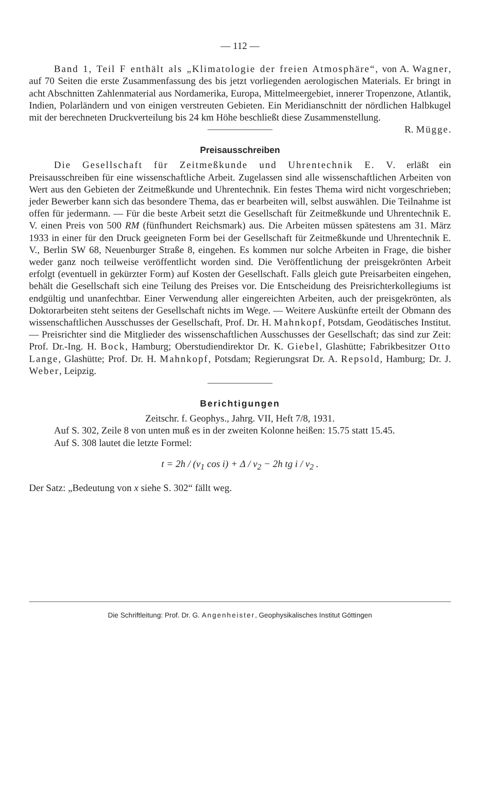— 112 —
Band 1, Teil F enthält als „Klimatologie der freien Atmosphäre“, von A. Wagner, auf 70 Seiten die erste Zusammenfassung des bis jetzt vorliegenden aerologischen Materials. Er bringt in acht Abschnitten Zahlenmaterial aus Nordamerika, Europa, Mittelmeergebiet, innerer Tropenzone, Atlantik, Indien, Polarländern und von einigen verstreuten Gebieten. Ein Meridianschnitt der nördlichen Halbkugel mit der berechneten Druckverteilung bis 24 km Höhe beschließt diese Zusammenstellung. R. Mügge.
Preisausschreiben
Die Gesellschaft für Zeitmeßkunde und Uhrentechnik E. V. erläßt ein Preisausschreiben für eine wissenschaftliche Arbeit. Zugelassen sind alle wissenschaftlichen Arbeiten von Wert aus den Gebieten der Zeitmeßkunde und Uhrentechnik. Ein festes Thema wird nicht vorgeschrieben; jeder Bewerber kann sich das besondere Thema, das er bearbeiten will, selbst auswählen. Die Teilnahme ist offen für jedermann. — Für die beste Arbeit setzt die Gesellschaft für Zeitmeßkunde und Uhrentechnik E. V. einen Preis von 500 RM (fünfhundert Reichsmark) aus. Die Arbeiten müssen spätestens am 31. März 1933 in einer für den Druck geeigneten Form bei der Gesellschaft für Zeitmeßkunde und Uhrentechnik E. V., Berlin SW 68, Neuenburger Straße 8, eingehen. Es kommen nur solche Arbeiten in Frage, die bisher weder ganz noch teilweise veröffentlicht worden sind. Die Veröffentlichung der preisgekrönten Arbeit erfolgt (eventuell in gekürzter Form) auf Kosten der Gesellschaft. Falls gleich gute Preisarbeiten eingehen, behält die Gesellschaft sich eine Teilung des Preises vor. Die Entscheidung des Preisrichterkollegiums ist endgültig und unanfechtbar. Einer Verwendung aller eingereichten Arbeiten, auch der preisgekrönten, als Doktorarbeiten steht seitens der Gesellschaft nichts im Wege. — Weitere Auskünfte erteilt der Obmann des wissenschaftlichen Ausschusses der Gesellschaft, Prof. Dr. H. Mahnkopf, Potsdam, Geodätisches Institut. — Preisrichter sind die Mitglieder des wissenschaftlichen Ausschusses der Gesellschaft; das sind zur Zeit: Prof. Dr.-Ing. H. Bock, Hamburg; Oberstudiendirektor Dr. K. Giebel, Glashütte; Fabrikbesitzer Otto Lange, Glashütte; Prof. Dr. H. Mahnkopf, Potsdam; Regierungsrat Dr. A. Repsold, Hamburg; Dr. J. Weber, Leipzig.
Berichtigungen
Zeitschr. f. Geophys., Jahrg. VII, Heft 7/8, 1931.
Auf S. 302, Zeile 8 von unten muß es in der zweiten Kolonne heißen: 15.75 statt 15.45.
Auf S. 308 lautet die letzte Formel:
t = 2h / (v<sub>1</sub> cos i) + Δ / v<sub>2</sub> − 2h tg i / v<sub>2</sub> .
Der Satz: „Bedeutung von x siehe S. 302“ fällt weg.
Die Schriftleitung: Prof. Dr. G. Angenheister, Geophysikalisches Institut Göttingen